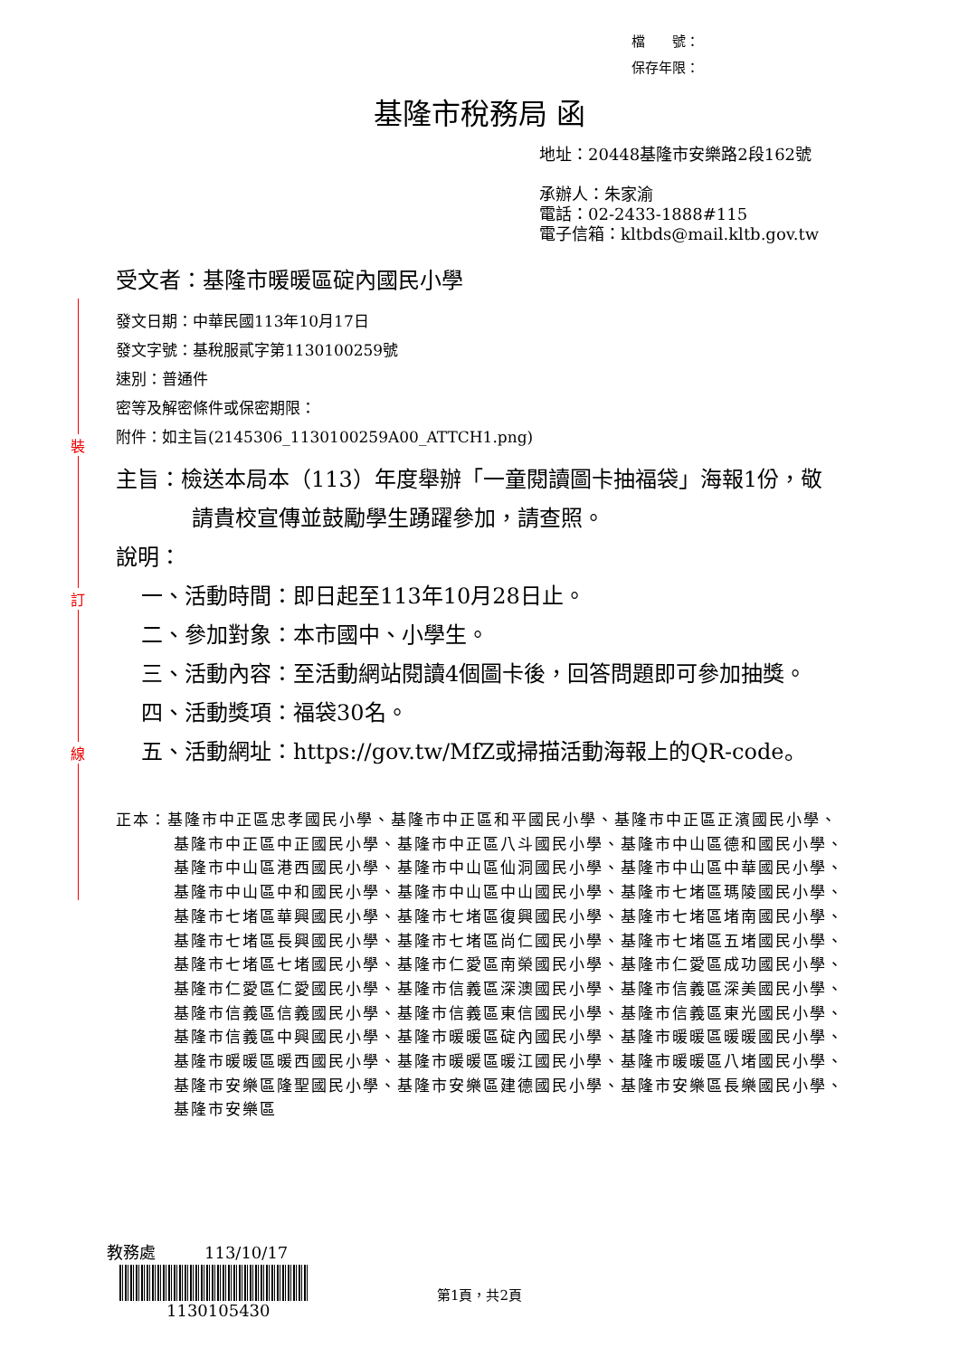裝
訂
線
檔　　號：
保存年限：
基隆市稅務局 函
地址：20448基隆市安樂路2段162號
承辦人：朱家渝
電話：02-2433-1888#115
電子信箱：kltbds@mail.kltb.gov.tw
受文者：基隆市暖暖區碇內國民小學
發文日期：中華民國113年10月17日
發文字號：基稅服貳字第1130100259號
速別：普通件
密等及解密條件或保密期限：
附件：如主旨(2145306_1130100259A00_ATTCH1.png)
主旨：檢送本局本（113）年度舉辦「一童閱讀圖卡抽福袋」海報1份，敬請貴校宣傳並鼓勵學生踴躍參加，請查照。
說明：
一、活動時間：即日起至113年10月28日止。
二、參加對象：本市國中、小學生。
三、活動內容：至活動網站閱讀4個圖卡後，回答問題即可參加抽獎。
四、活動獎項：福袋30名。
五、活動網址：https://gov.tw/MfZ或掃描活動海報上的QR-code。
正本：基隆市中正區忠孝國民小學、基隆市中正區和平國民小學、基隆市中正區正濱國民小學、基隆市中正區中正國民小學、基隆市中正區八斗國民小學、基隆市中山區德和國民小學、基隆市中山區港西國民小學、基隆市中山區仙洞國民小學、基隆市中山區中華國民小學、基隆市中山區中和國民小學、基隆市中山區中山國民小學、基隆市七堵區瑪陵國民小學、基隆市七堵區華興國民小學、基隆市七堵區復興國民小學、基隆市七堵區堵南國民小學、基隆市七堵區長興國民小學、基隆市七堵區尚仁國民小學、基隆市七堵區五堵國民小學、基隆市七堵區七堵國民小學、基隆市仁愛區南榮國民小學、基隆市仁愛區成功國民小學、基隆市仁愛區仁愛國民小學、基隆市信義區深澳國民小學、基隆市信義區深美國民小學、基隆市信義區信義國民小學、基隆市信義區東信國民小學、基隆市信義區東光國民小學、基隆市信義區中興國民小學、基隆市暖暖區碇內國民小學、基隆市暖暖區暖暖國民小學、基隆市暖暖區暖西國民小學、基隆市暖暖區暖江國民小學、基隆市暖暖區八堵國民小學、基隆市安樂區隆聖國民小學、基隆市安樂區建德國民小學、基隆市安樂區長樂國民小學、基隆市安樂區
教務處　　　113/10/17
1130105430
第1頁，共2頁